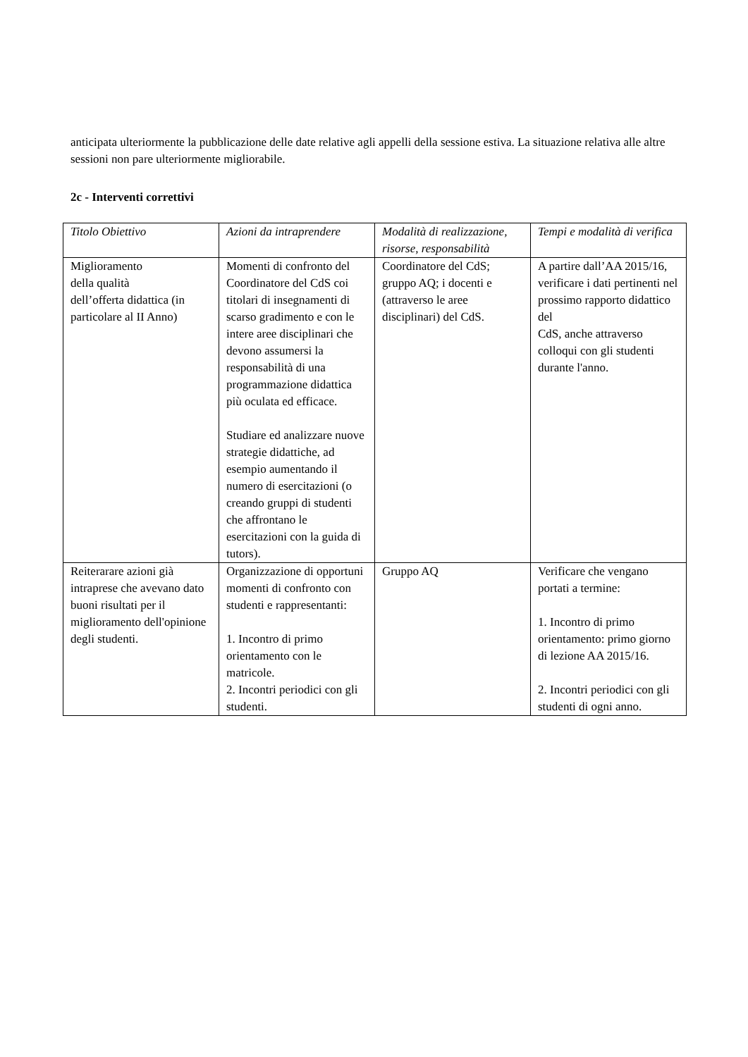anticipata ulteriormente la pubblicazione delle date relative agli appelli della sessione estiva. La situazione relativa alle altre sessioni non pare ulteriormente migliorabile.
2c - Interventi correttivi
| Titolo Obiettivo | Azioni da intraprendere | Modalità di realizzazione, risorse, responsabilità | Tempi e modalità di verifica |
| --- | --- | --- | --- |
| Miglioramento della qualità dell’offerta didattica (in particolare al II Anno) | Momenti di confronto del Coordinatore del CdS coi titolari di insegnamenti di scarso gradimento e con le intere aree disciplinari che devono assumersi la responsabilità di una programmazione didattica più oculata ed efficace. Studiare ed analizzare nuove strategie didattiche, ad esempio aumentando il numero di esercitazioni (o creando gruppi di studenti che affrontano le esercitazioni con la guida di tutors). | Coordinatore del CdS; gruppo AQ; i docenti e (attraverso le aree disciplinari) del CdS. | A partire dall’AA 2015/16, verificare i dati pertinenti nel prossimo rapporto didattico del CdS, anche attraverso colloqui con gli studenti durante l'anno. |
| Reiterarare azioni già intraprese che avevano dato buoni risultati per il miglioramento dell'opinione degli studenti. | Organizzazione di opportuni momenti di confronto con studenti e rappresentanti: 1. Incontro di primo orientamento con le matricole. 2. Incontri periodici con gli studenti. | Gruppo AQ | Verificare che vengano portati a termine: 1. Incontro di primo orientamento: primo giorno di lezione AA 2015/16. 2. Incontri periodici con gli studenti di ogni anno. |